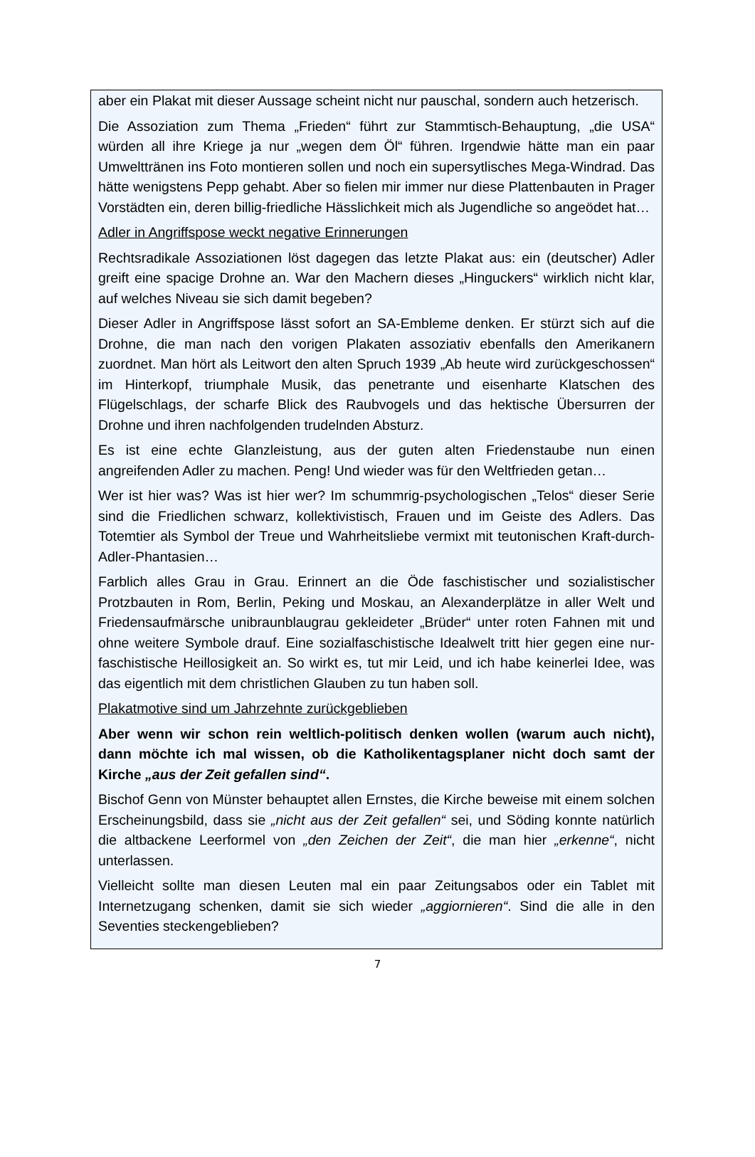aber ein Plakat mit dieser Aussage scheint nicht nur pauschal, sondern auch hetzerisch.
Die Assoziation zum Thema „Frieden“ führt zur Stammtisch-Behauptung, „die USA“ würden all ihre Kriege ja nur „wegen dem Öl“ führen. Irgendwie hätte man ein paar Umwelttränen ins Foto montieren sollen und noch ein supersytlisches Mega-Windrad. Das hätte wenigstens Pepp gehabt. Aber so fielen mir immer nur diese Plattenbauten in Prager Vorstädten ein, deren billig-friedliche Hässlichkeit mich als Jugendliche so angeödet hat…
Adler in Angriffspose weckt negative Erinnerungen
Rechtsradikale Assoziationen löst dagegen das letzte Plakat aus: ein (deutscher) Adler greift eine spacige Drohne an. War den Machern dieses „Hinguckers“ wirklich nicht klar, auf welches Niveau sie sich damit begeben?
Dieser Adler in Angriffspose lässt sofort an SA-Embleme denken. Er stürzt sich auf die Drohne, die man nach den vorigen Plakaten assoziativ ebenfalls den Amerikanern zuordnet. Man hört als Leitwort den alten Spruch 1939 „Ab heute wird zurückgeschossen“ im Hinterkopf, triumphale Musik, das penetrante und eisenharte Klatschen des Flügelschlags, der scharfe Blick des Raubvogels und das hektische Übersurren der Drohne und ihren nachfolgenden trudelnden Absturz.
Es ist eine echte Glanzleistung, aus der guten alten Friedenstaube nun einen angreifenden Adler zu machen. Peng! Und wieder was für den Weltfrieden getan…
Wer ist hier was? Was ist hier wer? Im schummrig-psychologischen „Telos“ dieser Serie sind die Friedlichen schwarz, kollektivistisch, Frauen und im Geiste des Adlers. Das Totemtier als Symbol der Treue und Wahrheitsliebe vermixt mit teutonischen Kraft-durch-Adler-Phantasien…
Farblich alles Grau in Grau. Erinnert an die Öde faschistischer und sozialistischer Protzbauten in Rom, Berlin, Peking und Moskau, an Alexanderplätze in aller Welt und Friedensaufmärsche unibraunblaugrau gekleideter „Brüder“ unter roten Fahnen mit und ohne weitere Symbole drauf. Eine sozialfaschistische Idealwelt tritt hier gegen eine nur-faschistische Heillosigkeit an. So wirkt es, tut mir Leid, und ich habe keinerlei Idee, was das eigentlich mit dem christlichen Glauben zu tun haben soll.
Plakatmotive sind um Jahrzehnte zurückgeblieben
Aber wenn wir schon rein weltlich-politisch denken wollen (warum auch nicht), dann möchte ich mal wissen, ob die Katholikentagsplaner nicht doch samt der Kirche „aus der Zeit gefallen sind“.
Bischof Genn von Münster behauptet allen Ernstes, die Kirche beweise mit einem solchen Erscheinungsbild, dass sie „nicht aus der Zeit gefallen“ sei, und Söding konnte natürlich die altbackene Leerformel von „den Zeichen der Zeit“, die man hier „erkenne“, nicht unterlassen.
Vielleicht sollte man diesen Leuten mal ein paar Zeitungsabos oder ein Tablet mit Internetzugang schenken, damit sie sich wieder „aggiornieren“. Sind die alle in den Seventies steckengeblieben?
7